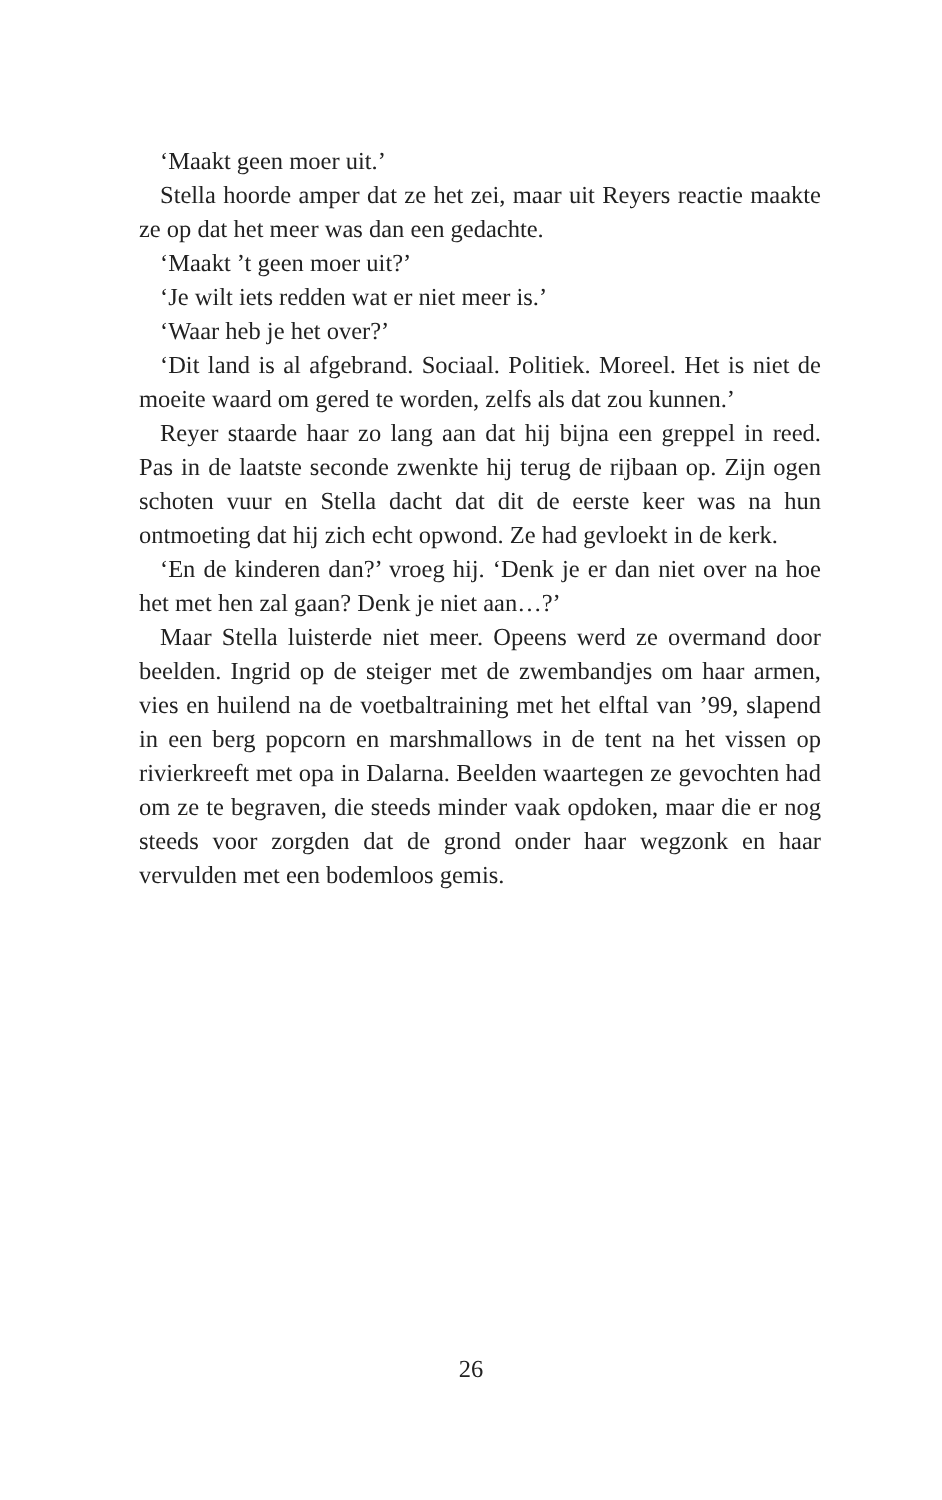‘Maakt geen moer uit.’
Stella hoorde amper dat ze het zei, maar uit Reyers reactie maakte ze op dat het meer was dan een gedachte.
‘Maakt ’t geen moer uit?’
‘Je wilt iets redden wat er niet meer is.’
‘Waar heb je het over?’
‘Dit land is al afgebrand. Sociaal. Politiek. Moreel. Het is niet de moeite waard om gered te worden, zelfs als dat zou kunnen.’
Reyer staarde haar zo lang aan dat hij bijna een greppel in reed. Pas in de laatste seconde zwenkte hij terug de rijbaan op. Zijn ogen schoten vuur en Stella dacht dat dit de eerste keer was na hun ontmoeting dat hij zich echt opwond. Ze had gevloekt in de kerk.
‘En de kinderen dan?’ vroeg hij. ‘Denk je er dan niet over na hoe het met hen zal gaan? Denk je niet aan…?’
Maar Stella luisterde niet meer. Opeens werd ze overmand door beelden. Ingrid op de steiger met de zwembandjes om haar armen, vies en huilend na de voetbaltraining met het elftal van ’99, slapend in een berg popcorn en marshmallows in de tent na het vissen op rivierkreeft met opa in Dalarna. Beelden waartegen ze gevochten had om ze te begraven, die steeds minder vaak opdoken, maar die er nog steeds voor zorgden dat de grond onder haar wegzonk en haar vervulden met een bodemloos gemis.
26